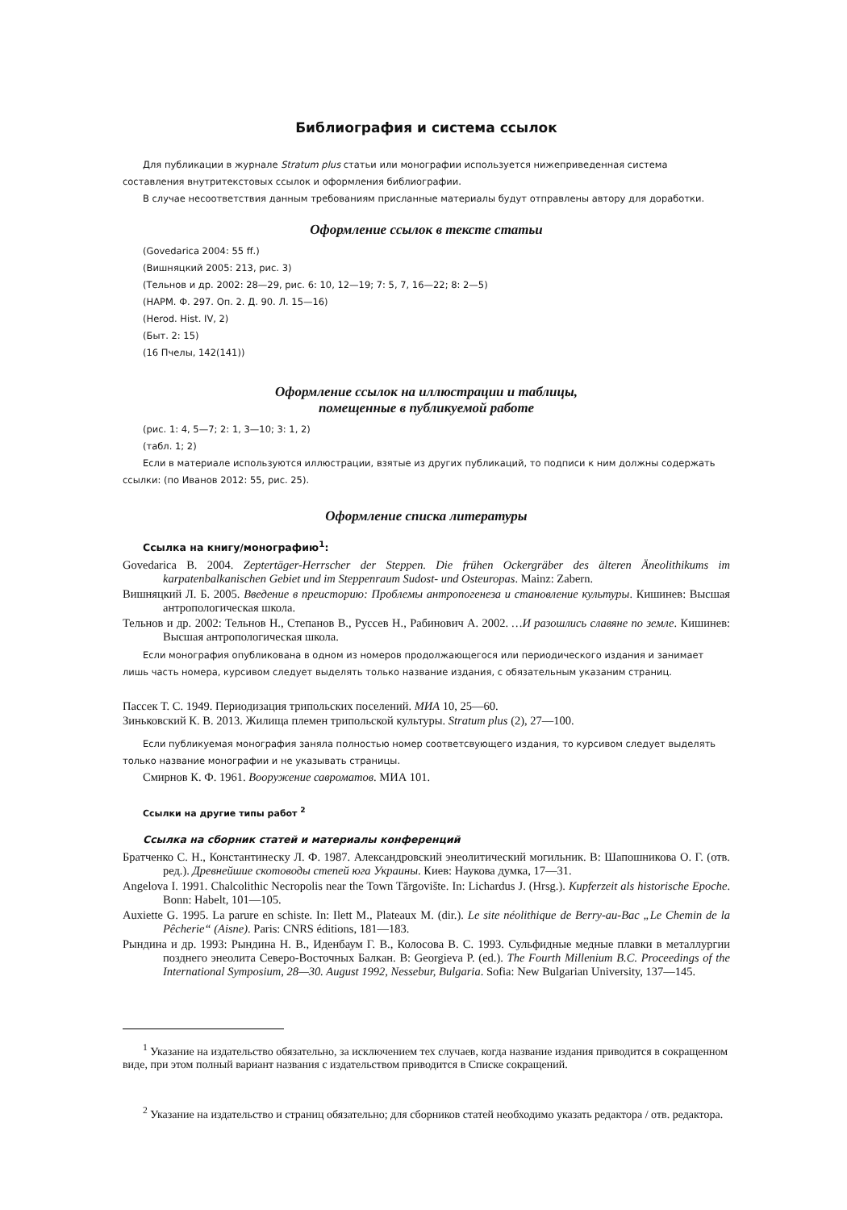Библиография и система ссылок
Для публикации в журнале Stratum plus статьи или монографии используется нижеприведенная система составления внутритекстовых ссылок и оформления библиографии.
В случае несоответствия данным требованиям присланные материалы будут отправлены автору для доработки.
Оформление ссылок в тексте статьи
(Govedarica 2004: 55 ff.)
(Вишняцкий 2005: 213, рис. 3)
(Тельнов и др. 2002: 28—29, рис. 6: 10, 12—19; 7: 5, 7, 16—22; 8: 2—5)
(НАРМ. Ф. 297. Оп. 2. Д. 90. Л. 15—16)
(Herod. Hist. IV, 2)
(Быт. 2: 15)
(16 Пчелы, 142(141))
Оформление ссылок на иллюстрации и таблицы,
помещенные в публикуемой работе
(рис. 1: 4, 5—7; 2: 1, 3—10; 3: 1, 2)
(табл. 1; 2)
Если в материале используются иллюстрации, взятые из других публикаций, то подписи к ним должны содержать ссылки: (по Иванов 2012: 55, рис. 25).
Оформление списка литературы
Ссылка на книгу/монографию<sup>1</sup>:
Govedarica B. 2004. Zeptertäger-Herrscher der Steppen. Die frühen Ockergräber des älteren Äneolithikums im karpatenbalkanischen Gebiet und im Steppenraum Sudost- und Osteuropas. Mainz: Zabern.
Вишняцкий Л. Б. 2005. Введение в преисторию: Проблемы антропогенеза и становление культуры. Кишинев: Высшая антропологическая школа.
Тельнов и др. 2002: Тельнов Н., Степанов В., Руссев Н., Рабинович А. 2002. …И разошлись славяне по земле. Кишинев: Высшая антропологическая школа.
Если монография опубликована в одном из номеров продолжающегося или периодического издания и занимает лишь часть номера, курсивом следует выделять только название издания, с обязательным указаним страниц.
Пассек Т. С. 1949. Периодизация трипольских поселений. МИА 10, 25—60.
Зиньковский К. В. 2013. Жилища племен трипольской культуры. Stratum plus (2), 27—100.
Если публикуемая монография заняла полностью номер соответсвующего издания, то курсивом следует выделять только название монографии и не указывать страницы.
Смирнов К. Ф. 1961. Вооружение савроматов. МИА 101.
Ссылки на другие типы работ <sup>2</sup>
Ссылка на сборник статей и материалы конференций
Братченко С. Н., Константинеску Л. Ф. 1987. Александровский энеолитический могильник. В: Шапошникова О. Г. (отв. ред.). Древнейшие скотоводы степей юга Украины. Киев: Наукова думка, 17—31.
Angelova I. 1991. Chalcolithic Necropolis near the Town Tărgovište. In: Lichardus J. (Hrsg.). Kupferzeit als historische Epoche. Bonn: Habelt, 101—105.
Auxiette G. 1995. La parure en schiste. In: Ilett M., Plateaux M. (dir.). Le site néolithique de Berry-au-Bac „Le Chemin de la Pêcherie“ (Aisne). Paris: CNRS éditions, 181—183.
Рындина и др. 1993: Рындина Н. В., Иденбаум Г. В., Колосова В. С. 1993. Сульфидные медные плавки в металлургии позднего энеолита Северо-Восточных Балкан. В: Georgieva P. (ed.). The Fourth Millenium B.C. Proceedings of the International Symposium, 28—30. August 1992, Nessebur, Bulgaria. Sofia: New Bulgarian University, 137—145.
<sup>1</sup> Указание на издательство обязательно, за исключением тех случаев, когда название издания приводится в сокращенном виде, при этом полный вариант названия с издательством приводится в Списке сокращений.
<sup>2</sup> Указание на издательство и страниц обязательно; для сборников статей необходимо указать редактора / отв. редактора.